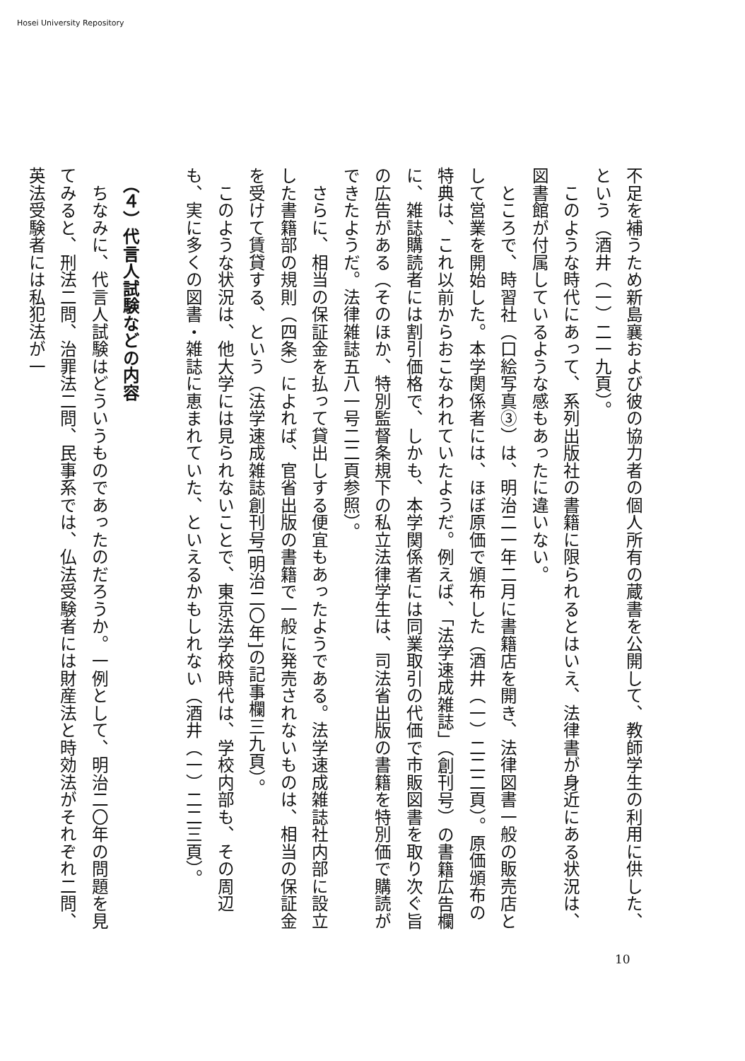Hosei University Repository
不足を補うため新島襄および彼の協力者の個人所有の蔵書を公開して、教師学生の利用に供した、という（酒井（一）二一九頁）。
　このような時代にあって、系列出版社の書籍に限られるとはいえ、法律書が身近にある状況は、図書館が付属しているような感もあったに違いない。
　ところで、時習社（口絵写真③）は、明治二一年二月に書籍店を開き、法律図書一般の販売店として営業を開始した。本学関係者には、ほぼ原価で頒布した（酒井（一）二二二頁）。原価頒布の特典は、これ以前からおこなわれていたようだ。例えば、「法学速成雑誌」（創刊号）の書籍広告欄に、雑誌購読者には割引価格で、しかも、本学関係者には同業取引の代価で市販図書を取り次ぐ旨の広告がある（そのほか、特別監督条規下の私立法律学生は、司法省出版の書籍を特別価で購読ができたようだ。法律雑誌五八一号二二頁参照）。
　さらに、相当の保証金を払って貸出しする便宜もあったようである。法学速成雑誌社内部に設立した書籍部の規則（四条）によれば、官省出版の書籍で一般に発売されないものは、相当の保証金を受けて賃貸する、という（法学速成雑誌創刊号[明治二〇年]の記事欄三九頁）。
　このような状況は、他大学には見られないことで、東京法学校時代は、学校内部も、その周辺も、実に多くの図書・雑誌に恵まれていた、といえるかもしれない（酒井（一）二二三頁）。
​
　（４）代言人試験などの内容
　ちなみに、代言人試験はどういうものであったのだろうか。一例として、明治二〇年の問題を見てみると、刑法二問、治罪法二問、民事系では、仏法受験者には財産法と時効法がそれぞれ二問、英法受験者には私犯法が一
10